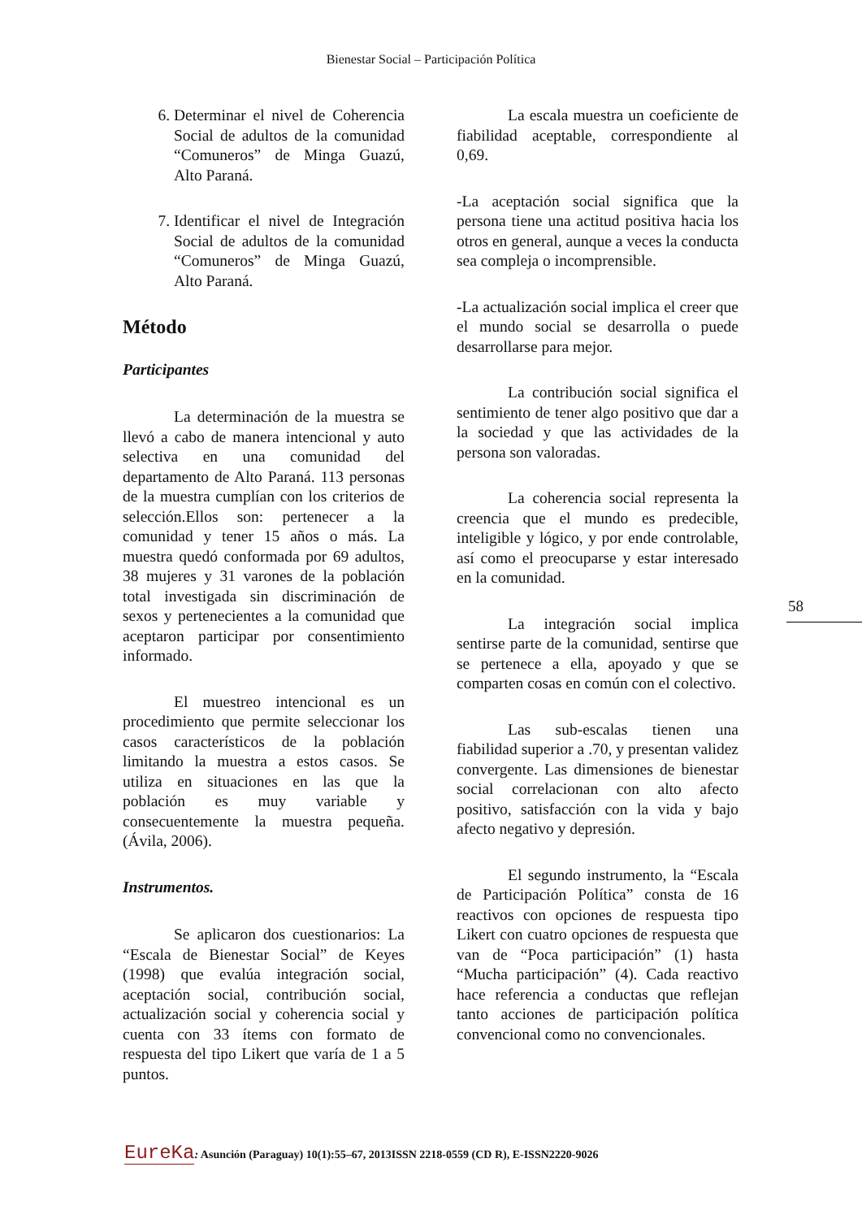Bienestar Social – Participación Política
6. Determinar el nivel de Coherencia Social de adultos de la comunidad “Comuneros” de Minga Guazú, Alto Paraná.
7. Identificar el nivel de Integración Social de adultos de la comunidad “Comuneros” de Minga Guazú, Alto Paraná.
Método
Participantes
La determinación de la muestra se llevó a cabo de manera intencional y auto selectiva en una comunidad del departamento de Alto Paraná. 113 personas de la muestra cumplían con los criterios de selección.Ellos son: pertenecer a la comunidad y tener 15 años o más. La muestra quedó conformada por 69 adultos, 38 mujeres y 31 varones de la población total investigada sin discriminación de sexos y pertenecientes a la comunidad que aceptaron participar por consentimiento informado.
El muestreo intencional es un procedimiento que permite seleccionar los casos característicos de la población limitando la muestra a estos casos. Se utiliza en situaciones en las que la población es muy variable y consecuentemente la muestra pequeña. (Ávila, 2006).
Instrumentos.
Se aplicaron dos cuestionarios: La “Escala de Bienestar Social” de Keyes (1998) que evalúa integración social, aceptación social, contribución social, actualización social y coherencia social y cuenta con 33 ítems con formato de respuesta del tipo Likert que varía de 1 a 5 puntos.
La escala muestra un coeficiente de fiabilidad aceptable, correspondiente al 0,69.
-La aceptación social significa que la persona tiene una actitud positiva hacia los otros en general, aunque a veces la conducta sea compleja o incomprensible.
-La actualización social implica el creer que el mundo social se desarrolla o puede desarrollarse para mejor.
La contribución social significa el sentimiento de tener algo positivo que dar a la sociedad y que las actividades de la persona son valoradas.
La coherencia social representa la creencia que el mundo es predecible, inteligible y lógico, y por ende controlable, así como el preocuparse y estar interesado en la comunidad.
La integración social implica sentirse parte de la comunidad, sentirse que se pertenece a ella, apoyado y que se comparten cosas en común con el colectivo.
Las sub-escalas tienen una fiabilidad superior a .70, y presentan validez convergente. Las dimensiones de bienestar social correlacionan con alto afecto positivo, satisfacción con la vida y bajo afecto negativo y depresión.
El segundo instrumento, la “Escala de Participación Política” consta de 16 reactivos con opciones de respuesta tipo Likert con cuatro opciones de respuesta que van de “Poca participación” (1) hasta “Mucha participación” (4). Cada reactivo hace referencia a conductas que reflejan tanto acciones de participación política convencional como no convencionales.
58
EureKa: Asunción (Paraguay) 10(1):55–67, 2013ISSN 2218-0559 (CD R), E-ISSN2220-9026